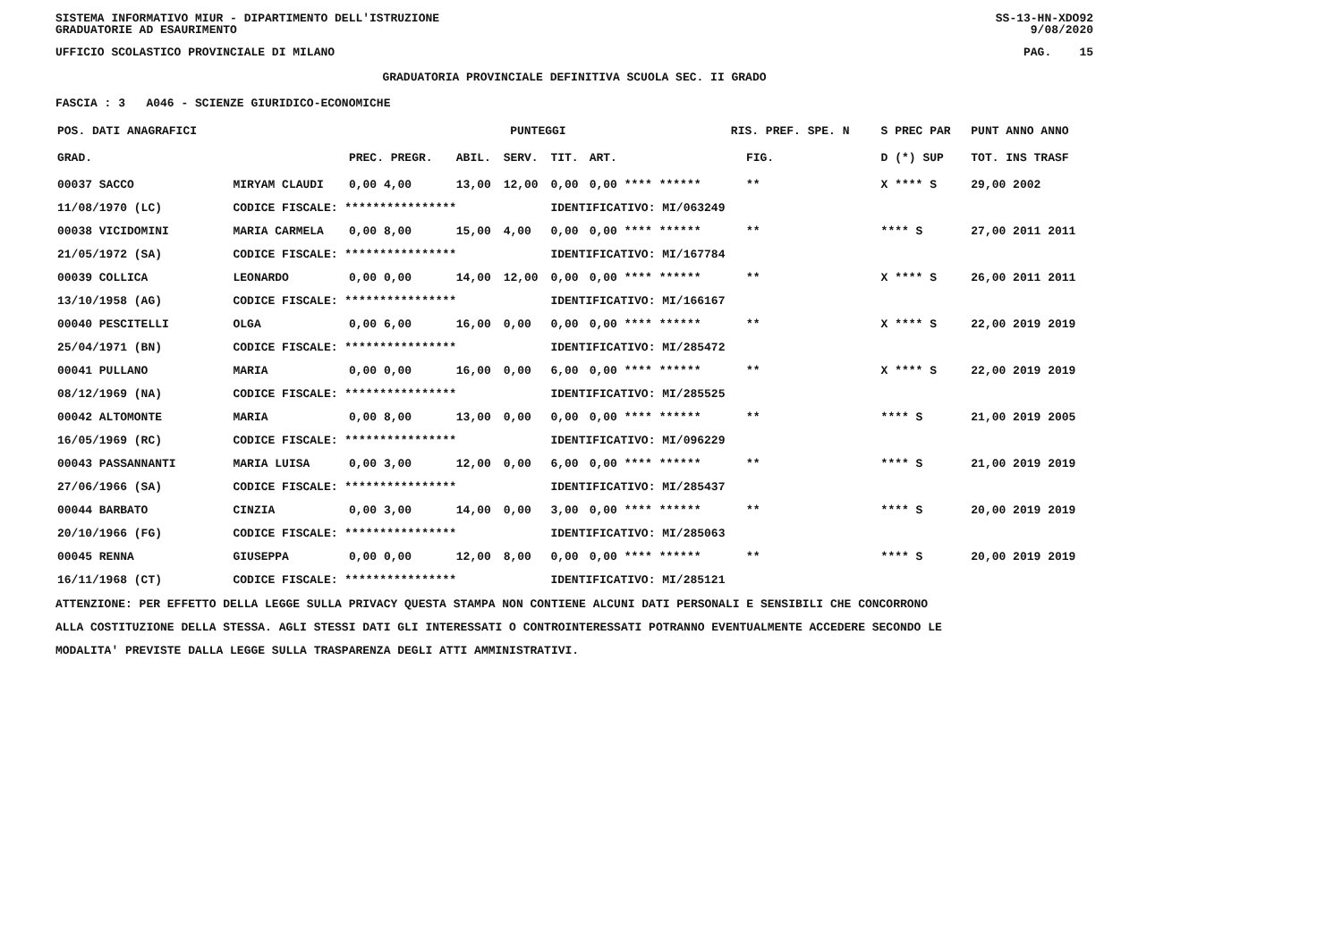SISTEMA INFORMATIVO MIUR - DIPARTIMENTO DELL'ISTRUZIONE
GRADUATORIE AD ESAURIMENTO SS-13-HN-XDO92
9/08/2020
UFFICIO SCOLASTICO PROVINCIALE DI MILANO PAG. 15
GRADUATORIA PROVINCIALE DEFINITIVA SCUOLA SEC. II GRADO
FASCIA : 3 A046 - SCIENZE GIURIDICO-ECONOMICHE
| POS. DATI ANAGRAFICI | | PUNTEGGI | | | | | RIS. PREF. SPE. N | | S PREC PAR | PUNT ANNO ANNO |
| --- | --- | --- | --- | --- | --- | --- | --- | --- | --- | --- |
| GRAD. | | PREC. PREGR. | ABIL. | SERV. | TIT. | ART. | | FIG. | D (*) SUP | TOT. INS TRASF |
| 00037 SACCO | MIRYAM CLAUDI | 0,00 4,00 | 13,00 | 12,00 | 0,00 | 0,00 **** ****** | | ** | X **** S | 29,00 2002 |
| 11/08/1970 (LC) | CODICE FISCALE: **************** | | | | IDENTIFICATIVO: MI/063249 | | | | | |
| 00038 VICIDOMINI | MARIA CARMELA | 0,00 8,00 | 15,00 | 4,00 | 0,00 | 0,00 **** ****** | | ** | **** S | 27,00 2011 2011 |
| 21/05/1972 (SA) | CODICE FISCALE: **************** | | | | IDENTIFICATIVO: MI/167784 | | | | | |
| 00039 COLLICA | LEONARDO | 0,00 0,00 | 14,00 | 12,00 | 0,00 | 0,00 **** ****** | | ** | X **** S | 26,00 2011 2011 |
| 13/10/1958 (AG) | CODICE FISCALE: **************** | | | | IDENTIFICATIVO: MI/166167 | | | | | |
| 00040 PESCITELLI | OLGA | 0,00 6,00 | 16,00 | 0,00 | 0,00 | 0,00 **** ****** | | ** | X **** S | 22,00 2019 2019 |
| 25/04/1971 (BN) | CODICE FISCALE: **************** | | | | IDENTIFICATIVO: MI/285472 | | | | | |
| 00041 PULLANO | MARIA | 0,00 0,00 | 16,00 | 0,00 | 6,00 | 0,00 **** ****** | | ** | X **** S | 22,00 2019 2019 |
| 08/12/1969 (NA) | CODICE FISCALE: **************** | | | | IDENTIFICATIVO: MI/285525 | | | | | |
| 00042 ALTOMONTE | MARIA | 0,00 8,00 | 13,00 | 0,00 | 0,00 | 0,00 **** ****** | | ** | **** S | 21,00 2019 2005 |
| 16/05/1969 (RC) | CODICE FISCALE: **************** | | | | IDENTIFICATIVO: MI/096229 | | | | | |
| 00043 PASSANNANTI | MARIA LUISA | 0,00 3,00 | 12,00 | 0,00 | 6,00 | 0,00 **** ****** | | ** | **** S | 21,00 2019 2019 |
| 27/06/1966 (SA) | CODICE FISCALE: **************** | | | | IDENTIFICATIVO: MI/285437 | | | | | |
| 00044 BARBATO | CINZIA | 0,00 3,00 | 14,00 | 0,00 | 3,00 | 0,00 **** ****** | | ** | **** S | 20,00 2019 2019 |
| 20/10/1966 (FG) | CODICE FISCALE: **************** | | | | IDENTIFICATIVO: MI/285063 | | | | | |
| 00045 RENNA | GIUSEPPA | 0,00 0,00 | 12,00 | 8,00 | 0,00 | 0,00 **** ****** | | ** | **** S | 20,00 2019 2019 |
| 16/11/1968 (CT) | CODICE FISCALE: **************** | | | | IDENTIFICATIVO: MI/285121 | | | | | |
ATTENZIONE: PER EFFETTO DELLA LEGGE SULLA PRIVACY QUESTA STAMPA NON CONTIENE ALCUNI DATI PERSONALI E SENSIBILI CHE CONCORRONO
ALLA COSTITUZIONE DELLA STESSA. AGLI STESSI DATI GLI INTERESSATI O CONTROINTERESSATI POTRANNO EVENTUALMENTE ACCEDERE SECONDO LE
MODALITA' PREVISTE DALLA LEGGE SULLA TRASPARENZA DEGLI ATTI AMMINISTRATIVI.